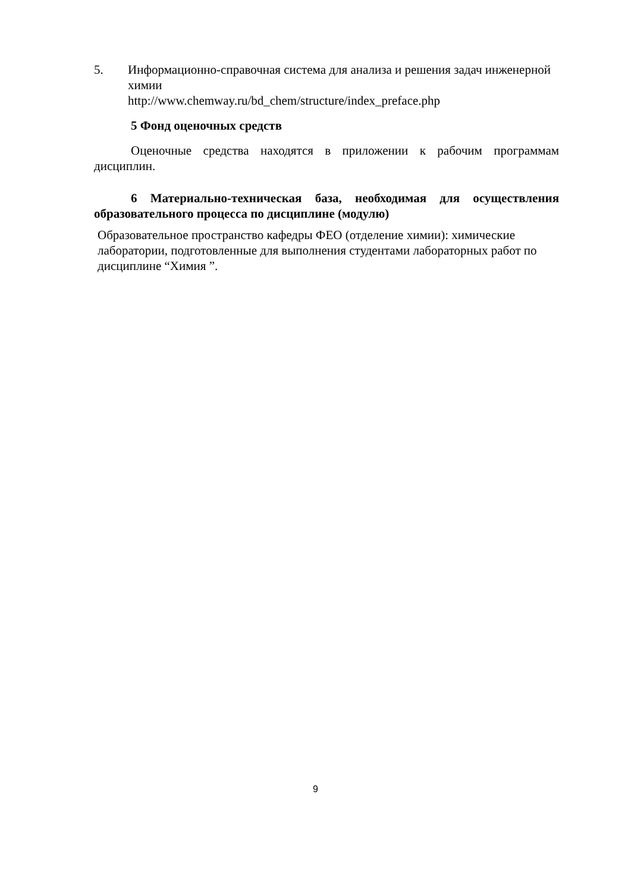5. Информационно-справочная система для анализа и решения задач инженерной химии
http://www.chemway.ru/bd_chem/structure/index_preface.php
5 Фонд оценочных средств
Оценочные средства находятся в приложении к рабочим программам дисциплин.
6 Материально-техническая база, необходимая для осуществления образовательного процесса по дисциплине (модулю)
Образовательное пространство кафедры ФЕО (отделение химии): химические лаборатории, подготовленные для выполнения студентами лабораторных работ по дисциплине “Химия ”.
9